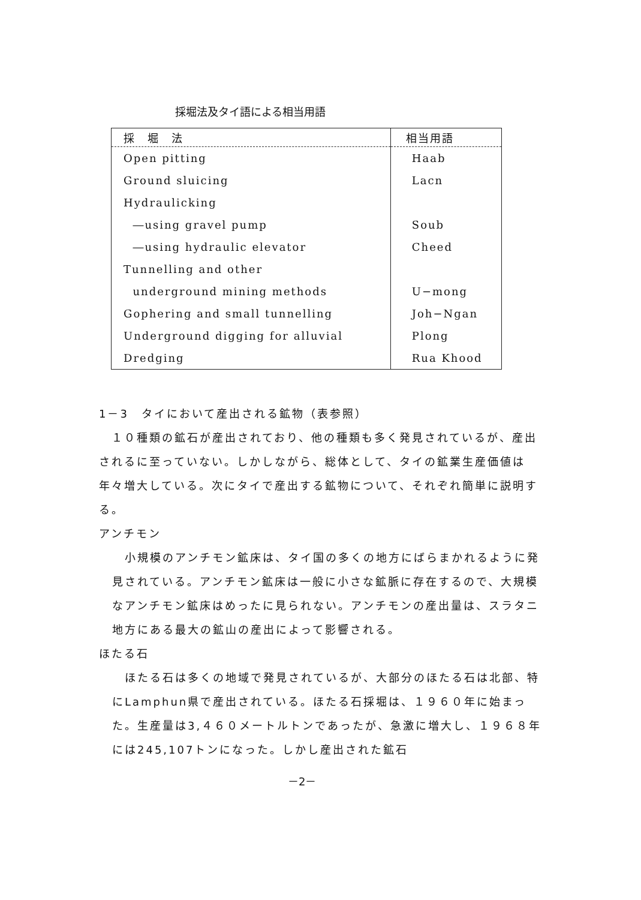採堀法及タイ語による相当用語
| 採 堀 法 | 相当用語 |
| --- | --- |
| Open pitting | Haab |
| Ground sluicing | Lacn |
| Hydraulicking | |
| ―using gravel pump | Soub |
| ―using hydraulic elevator | Cheed |
| Tunnelling and other | |
| underground mining methods | U−mong |
| Gophering and small tunnelling | Joh−Ngan |
| Underground digging for alluvial | Plong |
| Dredging | Rua Khood |
1－3　タイにおいて産出される鉱物（表参照）
　１０種類の鉱石が産出されており、他の種類も多く発見されているが、産出されるに至っていない。しかしながら、総体として、タイの鉱業生産価値は年々増大している。次にタイで産出する鉱物について、それぞれ簡単に説明する。
アンチモン
　小規模のアンチモン鉱床は、タイ国の多くの地方にばらまかれるように発見されている。アンチモン鉱床は一般に小さな鉱脈に存在するので、大規模なアンチモン鉱床はめったに見られない。アンチモンの産出量は、スラタニ地方にある最大の鉱山の産出によって影響される。
ほたる石
　ほたる石は多くの地域で発見されているが、大部分のほたる石は北部、特にLamphun県で産出されている。ほたる石採堀は、１９６０年に始まった。生産量は3,４６０メートルトンであったが、急激に増大し、１９６８年には245,107トンになった。しかし産出された鉱石
－2－